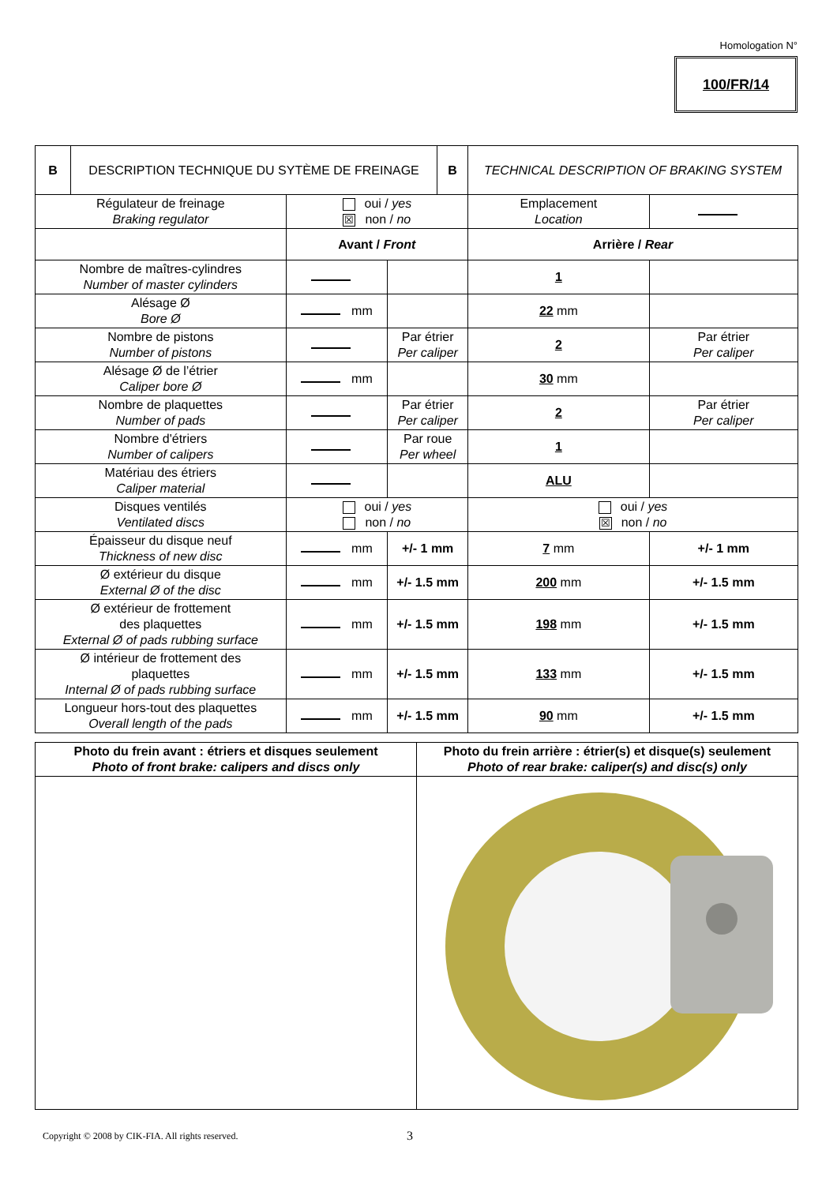Homologation N°
100/FR/14
| B | DESCRIPTION TECHNIQUE DU SYTÈME DE FREINAGE | | | B | TECHNICAL DESCRIPTION OF BRAKING SYSTEM | |
| Régulateur de freinage Braking regulator | | oui / yes ☒ non / no | | | Emplacement Location | |
| | | Avant / Front | | | Arrière / Rear | |
| Nombre de maîtres-cylindres Number of master cylinders | | | | | 1 | |
| Alésage Ø Bore Ø | | mm | | | 22 mm | |
| Nombre de pistons Number of pistons | | | Par étrier Per caliper | | 2 | Par étrier Per caliper |
| Alésage Ø de l’étrier Caliper bore Ø | | mm | | | 30 mm | |
| Nombre de plaquettes Number of pads | | | Par étrier Per caliper | | 2 | Par étrier Per caliper |
| Nombre d'étriers Number of calipers | | | Par roue Per wheel | | 1 | |
| Matériau des étriers Caliper material | | | | | ALU | |
| Disques ventilés Ventilated discs | | oui / yes non / no | | | oui / yes ☒ non / no | |
| Épaisseur du disque neuf Thickness of new disc | | mm | +/- 1 mm | | 7 mm | +/- 1 mm |
| Ø extérieur du disque External Ø of the disc | | mm | +/- 1.5 mm | | 200 mm | +/- 1.5 mm |
| Ø extérieur de frottement des plaquettes External Ø of pads rubbing surface | | mm | +/- 1.5 mm | | 198 mm | +/- 1.5 mm |
| Ø intérieur de frottement des plaquettes Internal Ø of pads rubbing surface | | mm | +/- 1.5 mm | | 133 mm | +/- 1.5 mm |
| Longueur hors-tout des plaquettes Overall length of the pads | | mm | +/- 1.5 mm | | 90 mm | +/- 1.5 mm |
| Photo du frein avant : étriers et disques seulement Photo of front brake: calipers and discs only | Photo du frein arrière : étrier(s) et disque(s) seulement Photo of rear brake: caliper(s) and disc(s) only |
Copyright © 2008 by CIK-FIA. All rights reserved.
3